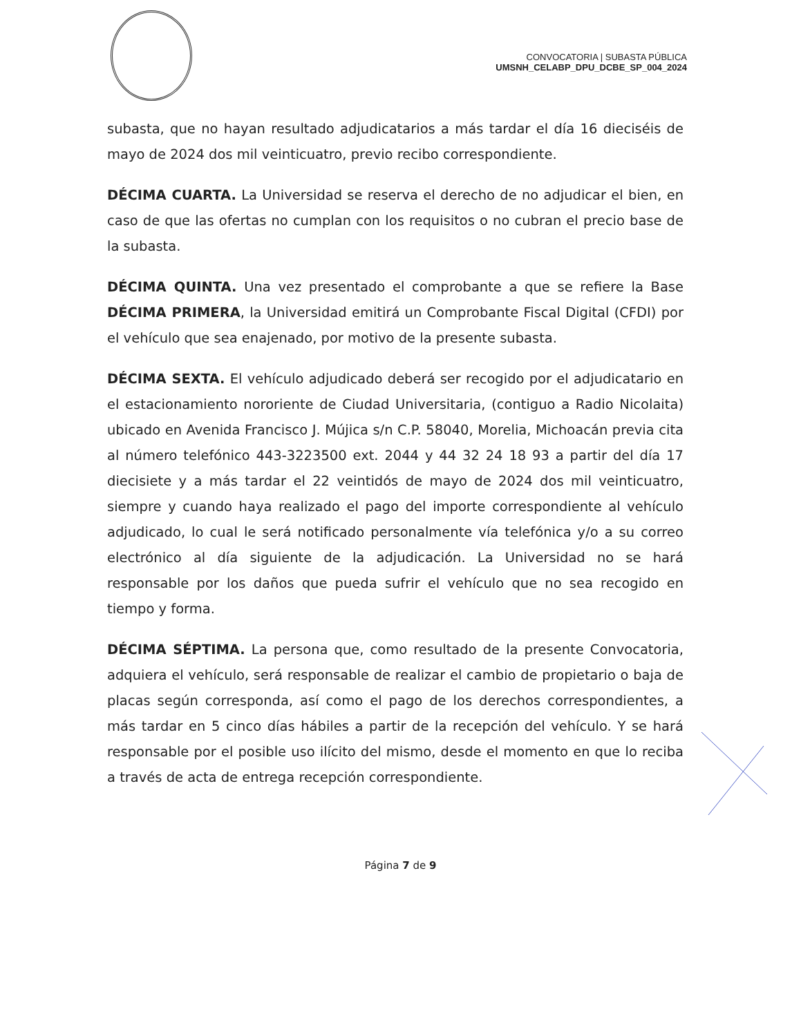CONVOCATORIA | SUBASTA PÚBLICA
UMSNH_CELABP_DPU_DCBE_SP_004_2024
subasta, que no hayan resultado adjudicatarios a más tardar el día 16 dieciséis de mayo de 2024 dos mil veinticuatro, previo recibo correspondiente.
DÉCIMA CUARTA. La Universidad se reserva el derecho de no adjudicar el bien, en caso de que las ofertas no cumplan con los requisitos o no cubran el precio base de la subasta.
DÉCIMA QUINTA. Una vez presentado el comprobante a que se refiere la Base DÉCIMA PRIMERA, la Universidad emitirá un Comprobante Fiscal Digital (CFDI) por el vehículo que sea enajenado, por motivo de la presente subasta.
DÉCIMA SEXTA. El vehículo adjudicado deberá ser recogido por el adjudicatario en el estacionamiento nororiente de Ciudad Universitaria, (contiguo a Radio Nicolaita) ubicado en Avenida Francisco J. Mújica s/n C.P. 58040, Morelia, Michoacán previa cita al número telefónico 443-3223500 ext. 2044 y 44 32 24 18 93 a partir del día 17 diecisiete y a más tardar el 22 veintidós de mayo de 2024 dos mil veinticuatro, siempre y cuando haya realizado el pago del importe correspondiente al vehículo adjudicado, lo cual le será notificado personalmente vía telefónica y/o a su correo electrónico al día siguiente de la adjudicación. La Universidad no se hará responsable por los daños que pueda sufrir el vehículo que no sea recogido en tiempo y forma.
DÉCIMA SÉPTIMA. La persona que, como resultado de la presente Convocatoria, adquiera el vehículo, será responsable de realizar el cambio de propietario o baja de placas según corresponda, así como el pago de los derechos correspondientes, a más tardar en 5 cinco días hábiles a partir de la recepción del vehículo. Y se hará responsable por el posible uso ilícito del mismo, desde el momento en que lo reciba a través de acta de entrega recepción correspondiente.
Página 7 de 9